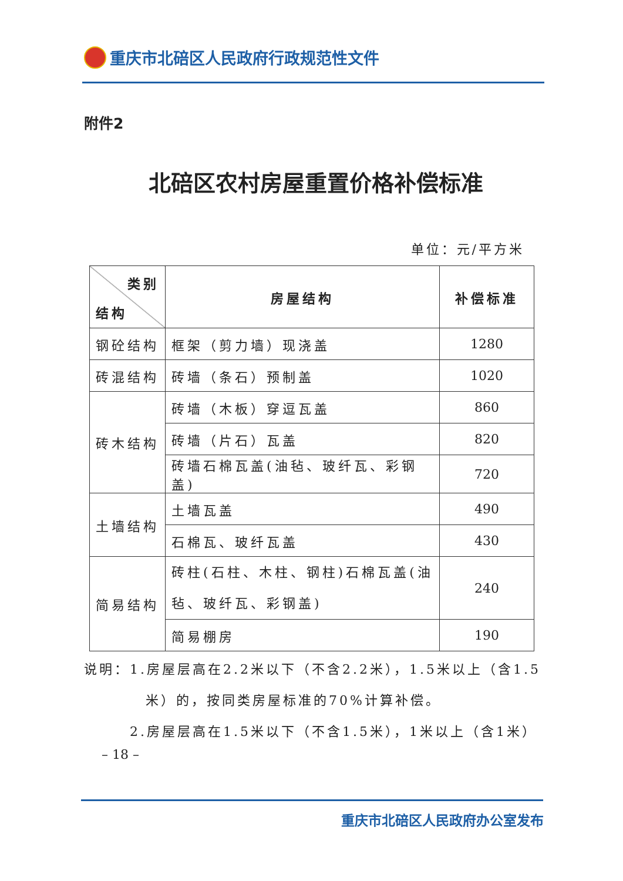重庆市北碚区人民政府行政规范性文件
附件2
北碚区农村房屋重置价格补偿标准
单位：元/平方米
| 类别 结构 | 房屋结构 | 补偿标准 |
| --- | --- | --- |
| 钢砼结构 | 框架（剪力墙）现浇盖 | 1280 |
| 砖混结构 | 砖墙（条石）预制盖 | 1020 |
| 砖木结构 | 砖墙（木板）穿逗瓦盖 | 860 |
| | 砖墙（片石）瓦盖 | 820 |
| | 砖墙石棉瓦盖(油毡、玻纤瓦、彩钢盖) | 720 |
| 土墙结构 | 土墙瓦盖 | 490 |
| | 石棉瓦、玻纤瓦盖 | 430 |
| 简易结构 | 砖柱(石柱、木柱、钢柱)石棉瓦盖(油毡、玻纤瓦、彩钢盖) | 240 |
| | 简易棚房 | 190 |
说明：1.房屋层高在2.2米以下（不含2.2米），1.5米以上（含1.5
米）的，按同类房屋标准的70%计算补偿。
2.房屋层高在1.5米以下（不含1.5米），1米以上（含1米）
– 18 –
重庆市北碚区人民政府办公室发布